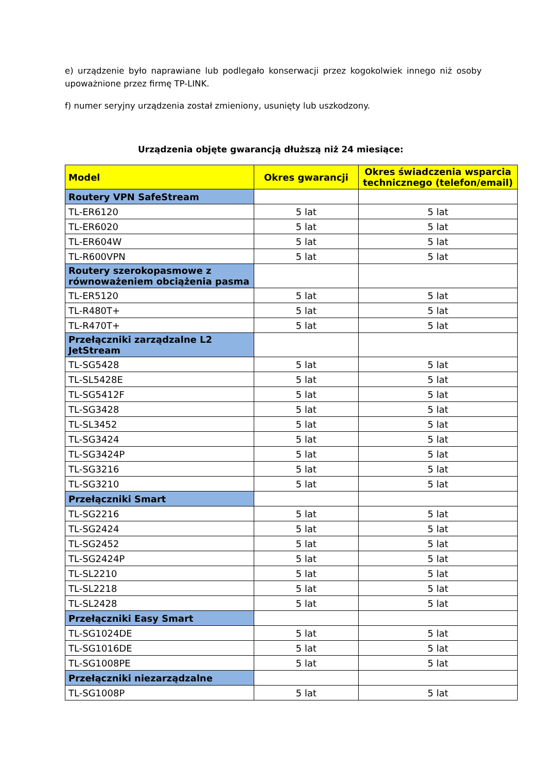e) urządzenie było naprawiane lub podlegało konserwacji przez kogokolwiek innego niż osoby upoważnione przez firmę TP-LINK.
f) numer seryjny urządzenia został zmieniony, usunięty lub uszkodzony.
Urządzenia objęte gwarancją dłuższą niż 24 miesiące:
| Model | Okres gwarancji | Okres świadczenia wsparcia technicznego (telefon/email) |
| --- | --- | --- |
| Routery VPN SafeStream | | |
| TL-ER6120 | 5 lat | 5 lat |
| TL-ER6020 | 5 lat | 5 lat |
| TL-ER604W | 5 lat | 5 lat |
| TL-R600VPN | 5 lat | 5 lat |
| Routery szerokopasmowe z równoważeniem obciążenia pasma | | |
| TL-ER5120 | 5 lat | 5 lat |
| TL-R480T+ | 5 lat | 5 lat |
| TL-R470T+ | 5 lat | 5 lat |
| Przełączniki zarządzalne L2 JetStream | | |
| TL-SG5428 | 5 lat | 5 lat |
| TL-SL5428E | 5 lat | 5 lat |
| TL-SG5412F | 5 lat | 5 lat |
| TL-SG3428 | 5 lat | 5 lat |
| TL-SL3452 | 5 lat | 5 lat |
| TL-SG3424 | 5 lat | 5 lat |
| TL-SG3424P | 5 lat | 5 lat |
| TL-SG3216 | 5 lat | 5 lat |
| TL-SG3210 | 5 lat | 5 lat |
| Przełączniki Smart | | |
| TL-SG2216 | 5 lat | 5 lat |
| TL-SG2424 | 5 lat | 5 lat |
| TL-SG2452 | 5 lat | 5 lat |
| TL-SG2424P | 5 lat | 5 lat |
| TL-SL2210 | 5 lat | 5 lat |
| TL-SL2218 | 5 lat | 5 lat |
| TL-SL2428 | 5 lat | 5 lat |
| Przełączniki Easy Smart | | |
| TL-SG1024DE | 5 lat | 5 lat |
| TL-SG1016DE | 5 lat | 5 lat |
| TL-SG1008PE | 5 lat | 5 lat |
| Przełączniki niezarządzalne | | |
| TL-SG1008P | 5 lat | 5 lat |